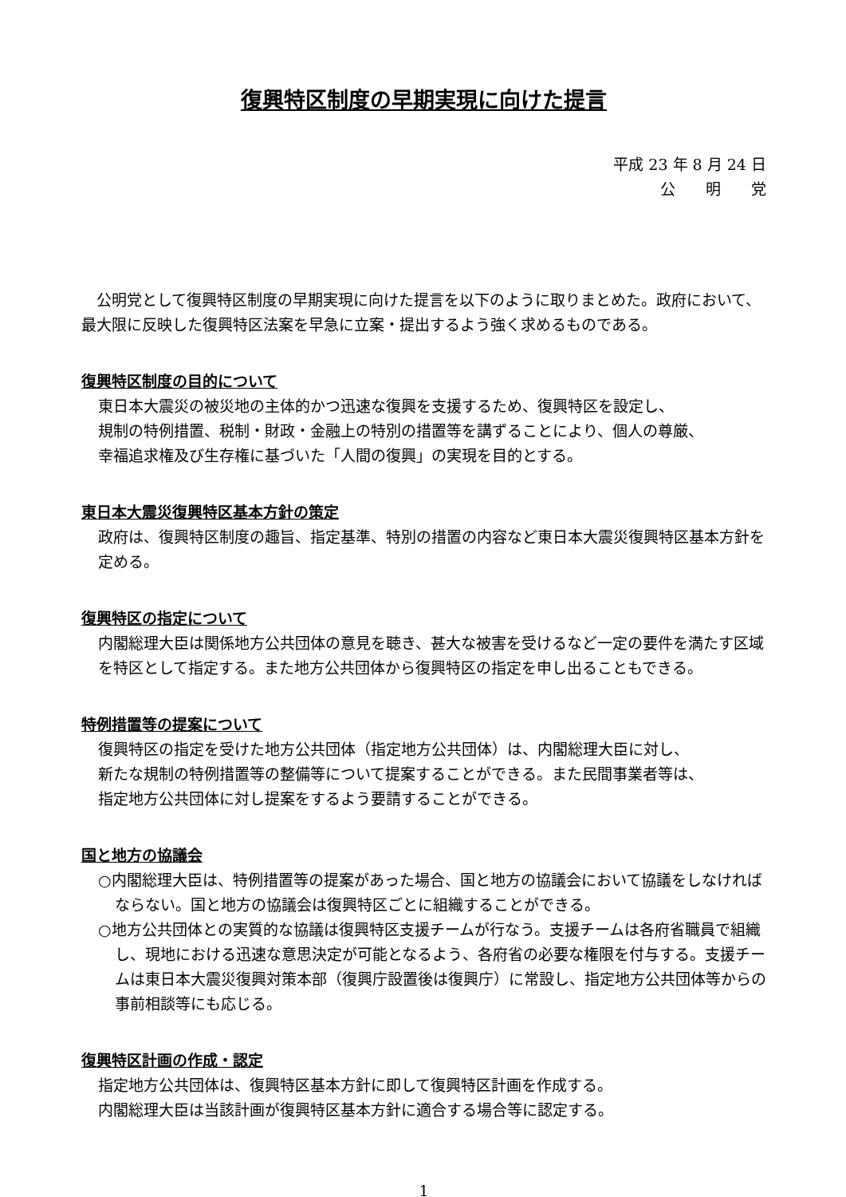復興特区制度の早期実現に向けた提言
平成 23 年 8 月 24 日
公　　明　　党
公明党として復興特区制度の早期実現に向けた提言を以下のように取りまとめた。政府において、最大限に反映した復興特区法案を早急に立案・提出するよう強く求めるものである。
復興特区制度の目的について
東日本大震災の被災地の主体的かつ迅速な復興を支援するため、復興特区を設定し、
規制の特例措置、税制・財政・金融上の特別の措置等を講ずることにより、個人の尊厳、
幸福追求権及び生存権に基づいた「人間の復興」の実現を目的とする。
東日本大震災復興特区基本方針の策定
政府は、復興特区制度の趣旨、指定基準、特別の措置の内容など東日本大震災復興特区基本方針を定める。
復興特区の指定について
内閣総理大臣は関係地方公共団体の意見を聴き、甚大な被害を受けるなど一定の要件を満たす区域を特区として指定する。また地方公共団体から復興特区の指定を申し出ることもできる。
特例措置等の提案について
復興特区の指定を受けた地方公共団体（指定地方公共団体）は、内閣総理大臣に対し、
新たな規制の特例措置等の整備等について提案することができる。また民間事業者等は、
指定地方公共団体に対し提案をするよう要請することができる。
国と地方の協議会
○内閣総理大臣は、特例措置等の提案があった場合、国と地方の協議会において協議をしなければならない。国と地方の協議会は復興特区ごとに組織することができる。
○地方公共団体との実質的な協議は復興特区支援チームが行なう。支援チームは各府省職員で組織し、現地における迅速な意思決定が可能となるよう、各府省の必要な権限を付与する。支援チームは東日本大震災復興対策本部（復興庁設置後は復興庁）に常設し、指定地方公共団体等からの事前相談等にも応じる。
復興特区計画の作成・認定
指定地方公共団体は、復興特区基本方針に即して復興特区計画を作成する。
内閣総理大臣は当該計画が復興特区基本方針に適合する場合等に認定する。
1